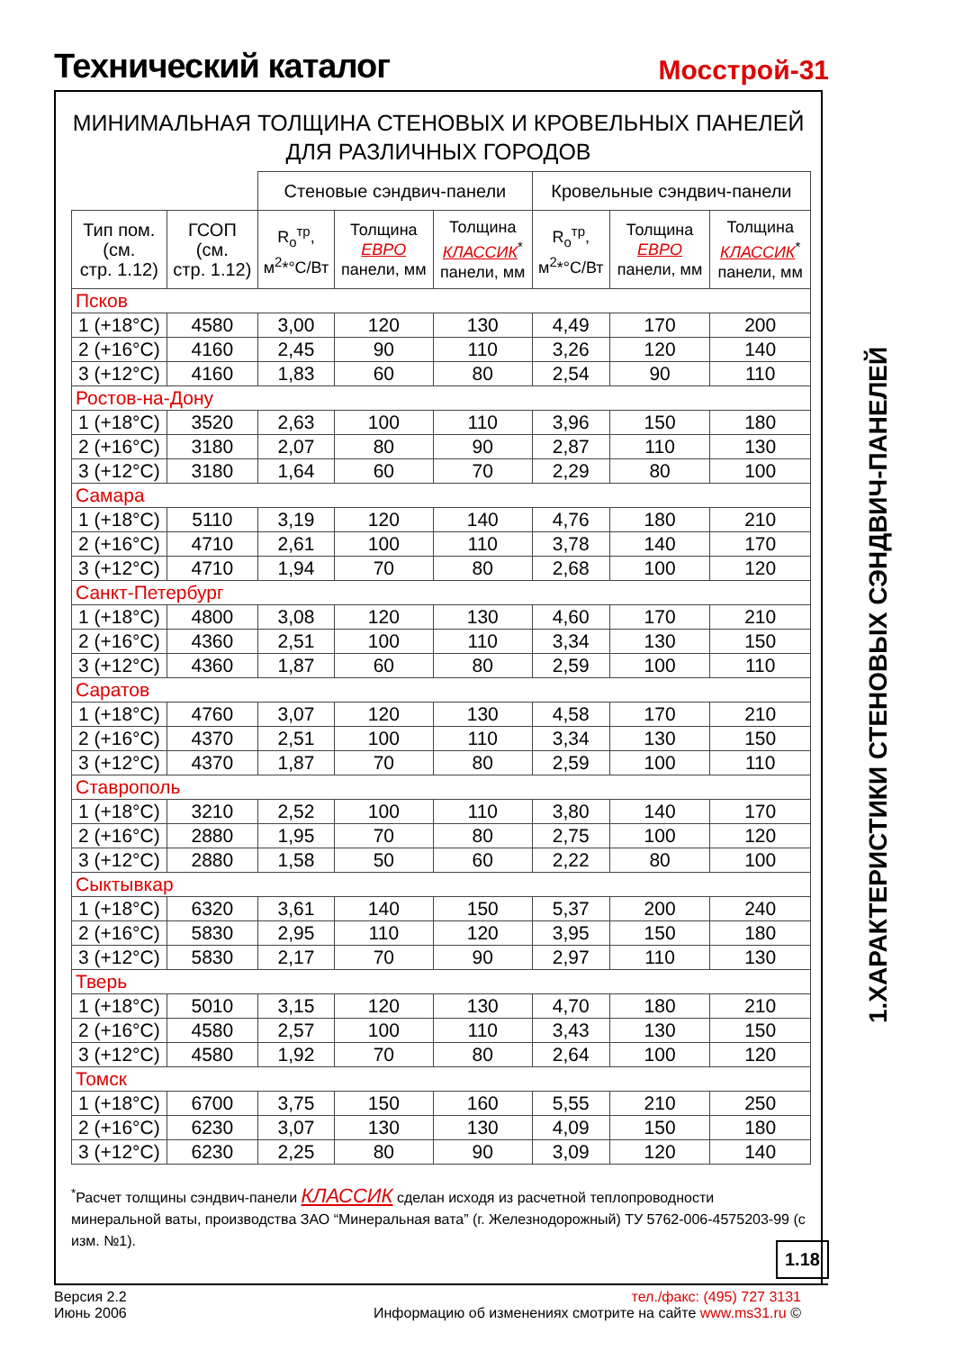Технический каталог
Мосстрой-31
МИНИМАЛЬНАЯ ТОЛЩИНА СТЕНОВЫХ И КРОВЕЛЬНЫХ ПАНЕЛЕЙ
ДЛЯ РАЗЛИЧНЫХ ГОРОДОВ
| | | Стеновые сэндвич-панели | | | Кровельные сэндвич-панели | | |
| --- | --- | --- | --- | --- | --- | --- | --- |
| Тип пом. (см. стр. 1.12) | ГСОП (см. стр. 1.12) | R<sub>o</sub><sup>тр</sup>, м<sup>2</sup>*°C/Вт | Толщина ЕВРО панели, мм | Толщина КЛАССИК<sup>*</sup> панели, мм | R<sub>o</sub><sup>тр</sup>, м<sup>2</sup>*°C/Вт | Толщина ЕВРО панели, мм | Толщина КЛАССИК<sup>*</sup> панели, мм |
| Псков | | | | | | | |
| 1 (+18°C) | 4580 | 3,00 | 120 | 130 | 4,49 | 170 | 200 |
| 2 (+16°C) | 4160 | 2,45 | 90 | 110 | 3,26 | 120 | 140 |
| 3 (+12°C) | 4160 | 1,83 | 60 | 80 | 2,54 | 90 | 110 |
| Ростов-на-Дону | | | | | | | |
| 1 (+18°C) | 3520 | 2,63 | 100 | 110 | 3,96 | 150 | 180 |
| 2 (+16°C) | 3180 | 2,07 | 80 | 90 | 2,87 | 110 | 130 |
| 3 (+12°C) | 3180 | 1,64 | 60 | 70 | 2,29 | 80 | 100 |
| Самара | | | | | | | |
| 1 (+18°C) | 5110 | 3,19 | 120 | 140 | 4,76 | 180 | 210 |
| 2 (+16°C) | 4710 | 2,61 | 100 | 110 | 3,78 | 140 | 170 |
| 3 (+12°C) | 4710 | 1,94 | 70 | 80 | 2,68 | 100 | 120 |
| Санкт-Петербург | | | | | | | |
| 1 (+18°C) | 4800 | 3,08 | 120 | 130 | 4,60 | 170 | 210 |
| 2 (+16°C) | 4360 | 2,51 | 100 | 110 | 3,34 | 130 | 150 |
| 3 (+12°C) | 4360 | 1,87 | 60 | 80 | 2,59 | 100 | 110 |
| Саратов | | | | | | | |
| 1 (+18°C) | 4760 | 3,07 | 120 | 130 | 4,58 | 170 | 210 |
| 2 (+16°C) | 4370 | 2,51 | 100 | 110 | 3,34 | 130 | 150 |
| 3 (+12°C) | 4370 | 1,87 | 70 | 80 | 2,59 | 100 | 110 |
| Ставрополь | | | | | | | |
| 1 (+18°C) | 3210 | 2,52 | 100 | 110 | 3,80 | 140 | 170 |
| 2 (+16°C) | 2880 | 1,95 | 70 | 80 | 2,75 | 100 | 120 |
| 3 (+12°C) | 2880 | 1,58 | 50 | 60 | 2,22 | 80 | 100 |
| Сыктывкар | | | | | | | |
| 1 (+18°C) | 6320 | 3,61 | 140 | 150 | 5,37 | 200 | 240 |
| 2 (+16°C) | 5830 | 2,95 | 110 | 120 | 3,95 | 150 | 180 |
| 3 (+12°C) | 5830 | 2,17 | 70 | 90 | 2,97 | 110 | 130 |
| Тверь | | | | | | | |
| 1 (+18°C) | 5010 | 3,15 | 120 | 130 | 4,70 | 180 | 210 |
| 2 (+16°C) | 4580 | 2,57 | 100 | 110 | 3,43 | 130 | 150 |
| 3 (+12°C) | 4580 | 1,92 | 70 | 80 | 2,64 | 100 | 120 |
| Томск | | | | | | | |
| 1 (+18°C) | 6700 | 3,75 | 150 | 160 | 5,55 | 210 | 250 |
| 2 (+16°C) | 6230 | 3,07 | 130 | 130 | 4,09 | 150 | 180 |
| 3 (+12°C) | 6230 | 2,25 | 80 | 90 | 3,09 | 120 | 140 |
<sup>*</sup> Расчет толщины сэндвич-панели КЛАССИК сделан исходя из расчетной теплопроводности минеральной ваты, производства ЗАО “Минеральная вата” (г. Железнодорожный) ТУ 5762-006-4575203-99 (с изм. №1).
1.18
1.ХАРАКТЕРИСТИКИ СТЕНОВЫХ СЭНДВИЧ-ПАНЕЛЕЙ
Версия 2.2
Июнь 2006
тел./факс: (495) 727 3131
Информацию об изменениях смотрите на сайте www.ms31.ru ©